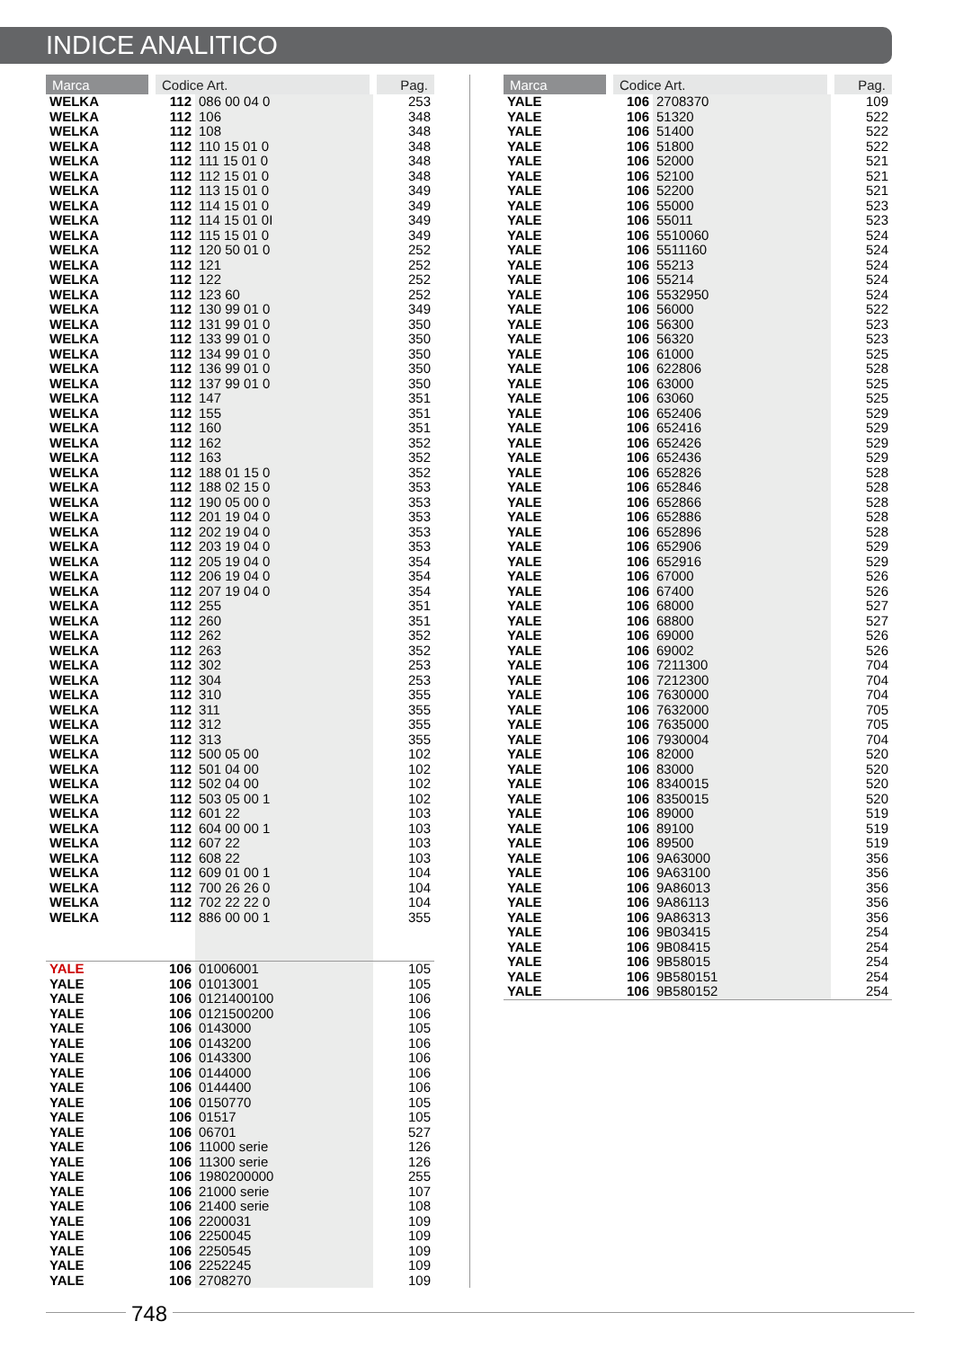INDICE ANALITICO
| Marca | Codice Art. | | Pag. |
| --- | --- | --- | --- |
| WELKA | 112 | 086 00 04 0 | 253 |
| WELKA | 112 | 106 | 348 |
| WELKA | 112 | 108 | 348 |
| WELKA | 112 | 110 15 01 0 | 348 |
| WELKA | 112 | 111 15 01 0 | 348 |
| WELKA | 112 | 112 15 01 0 | 348 |
| WELKA | 112 | 113 15 01 0 | 349 |
| WELKA | 112 | 114 15 01 0 | 349 |
| WELKA | 112 | 114 15 01 0I | 349 |
| WELKA | 112 | 115 15 01 0 | 349 |
| WELKA | 112 | 120 50 01 0 | 252 |
| WELKA | 112 | 121 | 252 |
| WELKA | 112 | 122 | 252 |
| WELKA | 112 | 123 60 | 252 |
| WELKA | 112 | 130 99 01 0 | 349 |
| WELKA | 112 | 131 99 01 0 | 350 |
| WELKA | 112 | 133 99 01 0 | 350 |
| WELKA | 112 | 134 99 01 0 | 350 |
| WELKA | 112 | 136 99 01 0 | 350 |
| WELKA | 112 | 137 99 01 0 | 350 |
| WELKA | 112 | 147 | 351 |
| WELKA | 112 | 155 | 351 |
| WELKA | 112 | 160 | 351 |
| WELKA | 112 | 162 | 352 |
| WELKA | 112 | 163 | 352 |
| WELKA | 112 | 188 01 15 0 | 352 |
| WELKA | 112 | 188 02 15 0 | 353 |
| WELKA | 112 | 190 05 00 0 | 353 |
| WELKA | 112 | 201 19 04 0 | 353 |
| WELKA | 112 | 202 19 04 0 | 353 |
| WELKA | 112 | 203 19 04 0 | 353 |
| WELKA | 112 | 205 19 04 0 | 354 |
| WELKA | 112 | 206 19 04 0 | 354 |
| WELKA | 112 | 207 19 04 0 | 354 |
| WELKA | 112 | 255 | 351 |
| WELKA | 112 | 260 | 351 |
| WELKA | 112 | 262 | 352 |
| WELKA | 112 | 263 | 352 |
| WELKA | 112 | 302 | 253 |
| WELKA | 112 | 304 | 253 |
| WELKA | 112 | 310 | 355 |
| WELKA | 112 | 311 | 355 |
| WELKA | 112 | 312 | 355 |
| WELKA | 112 | 313 | 355 |
| WELKA | 112 | 500 05 00 | 102 |
| WELKA | 112 | 501 04 00 | 102 |
| WELKA | 112 | 502 04 00 | 102 |
| WELKA | 112 | 503 05 00 1 | 102 |
| WELKA | 112 | 601 22 | 103 |
| WELKA | 112 | 604 00 00 1 | 103 |
| WELKA | 112 | 607 22 | 103 |
| WELKA | 112 | 608 22 | 103 |
| WELKA | 112 | 609 01 00 1 | 104 |
| WELKA | 112 | 700 26 26 0 | 104 |
| WELKA | 112 | 702 22 22 0 | 104 |
| WELKA | 112 | 886 00 00 1 | 355 |
| YALE | 106 | 01006001 | 105 |
| YALE | 106 | 01013001 | 105 |
| YALE | 106 | 0121400100 | 106 |
| YALE | 106 | 0121500200 | 106 |
| YALE | 106 | 0143000 | 105 |
| YALE | 106 | 0143200 | 106 |
| YALE | 106 | 0143300 | 106 |
| YALE | 106 | 0144000 | 106 |
| YALE | 106 | 0144400 | 106 |
| YALE | 106 | 0150770 | 105 |
| YALE | 106 | 01517 | 105 |
| YALE | 106 | 06701 | 527 |
| YALE | 106 | 11000 serie | 126 |
| YALE | 106 | 11300 serie | 126 |
| YALE | 106 | 1980200000 | 255 |
| YALE | 106 | 21000 serie | 107 |
| YALE | 106 | 21400 serie | 108 |
| YALE | 106 | 2200031 | 109 |
| YALE | 106 | 2250045 | 109 |
| YALE | 106 | 2250545 | 109 |
| YALE | 106 | 2252245 | 109 |
| YALE | 106 | 2708270 | 109 |
| Marca | Codice Art. | | Pag. |
| --- | --- | --- | --- |
| YALE | 106 | 2708370 | 109 |
| YALE | 106 | 51320 | 522 |
| YALE | 106 | 51400 | 522 |
| YALE | 106 | 51800 | 522 |
| YALE | 106 | 52000 | 521 |
| YALE | 106 | 52100 | 521 |
| YALE | 106 | 52200 | 521 |
| YALE | 106 | 55000 | 523 |
| YALE | 106 | 55011 | 523 |
| YALE | 106 | 5510060 | 524 |
| YALE | 106 | 5511160 | 524 |
| YALE | 106 | 55213 | 524 |
| YALE | 106 | 55214 | 524 |
| YALE | 106 | 5532950 | 524 |
| YALE | 106 | 56000 | 522 |
| YALE | 106 | 56300 | 523 |
| YALE | 106 | 56320 | 523 |
| YALE | 106 | 61000 | 525 |
| YALE | 106 | 622806 | 528 |
| YALE | 106 | 63000 | 525 |
| YALE | 106 | 63060 | 525 |
| YALE | 106 | 652406 | 529 |
| YALE | 106 | 652416 | 529 |
| YALE | 106 | 652426 | 529 |
| YALE | 106 | 652436 | 529 |
| YALE | 106 | 652826 | 528 |
| YALE | 106 | 652846 | 528 |
| YALE | 106 | 652866 | 528 |
| YALE | 106 | 652886 | 528 |
| YALE | 106 | 652896 | 528 |
| YALE | 106 | 652906 | 529 |
| YALE | 106 | 652916 | 529 |
| YALE | 106 | 67000 | 526 |
| YALE | 106 | 67400 | 526 |
| YALE | 106 | 68000 | 527 |
| YALE | 106 | 68800 | 527 |
| YALE | 106 | 69000 | 526 |
| YALE | 106 | 69002 | 526 |
| YALE | 106 | 7211300 | 704 |
| YALE | 106 | 7212300 | 704 |
| YALE | 106 | 7630000 | 704 |
| YALE | 106 | 7632000 | 705 |
| YALE | 106 | 7635000 | 705 |
| YALE | 106 | 7930004 | 704 |
| YALE | 106 | 82000 | 520 |
| YALE | 106 | 83000 | 520 |
| YALE | 106 | 8340015 | 520 |
| YALE | 106 | 8350015 | 520 |
| YALE | 106 | 89000 | 519 |
| YALE | 106 | 89100 | 519 |
| YALE | 106 | 89500 | 519 |
| YALE | 106 | 9A63000 | 356 |
| YALE | 106 | 9A63100 | 356 |
| YALE | 106 | 9A86013 | 356 |
| YALE | 106 | 9A86113 | 356 |
| YALE | 106 | 9A86313 | 356 |
| YALE | 106 | 9B03415 | 254 |
| YALE | 106 | 9B08415 | 254 |
| YALE | 106 | 9B58015 | 254 |
| YALE | 106 | 9B580151 | 254 |
| YALE | 106 | 9B580152 | 254 |
748